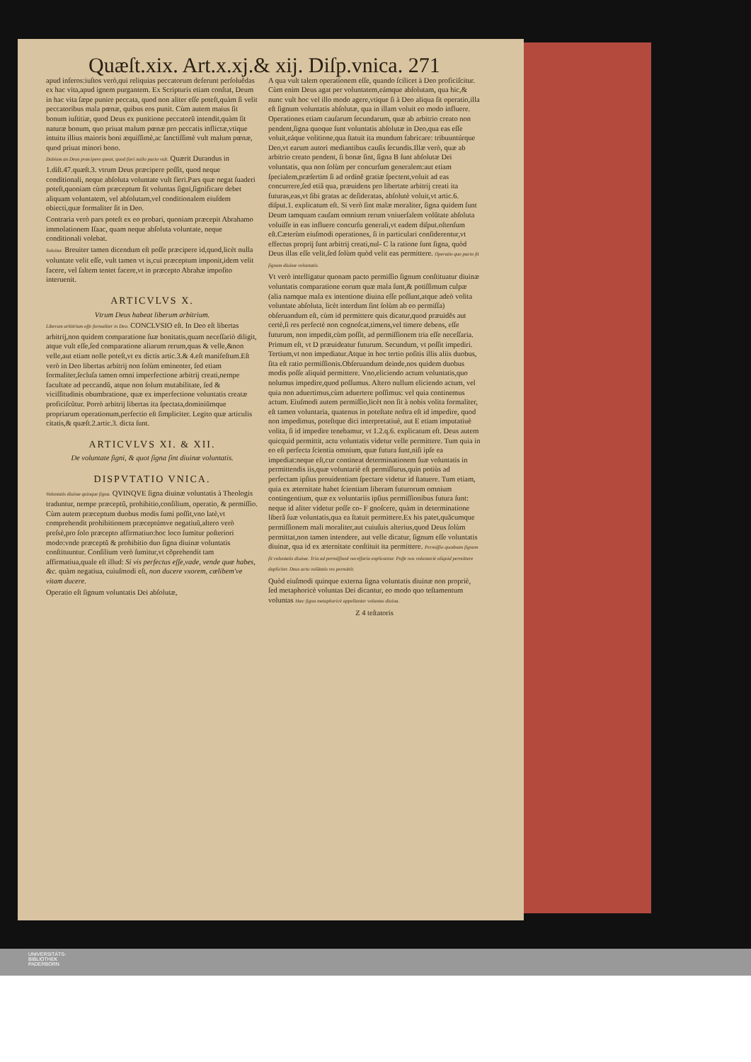Quæſt.xix. Art.x.xj.& xij. Diſp.vnica. 271
apud inferos:iuſtos verò,qui reliquias peccatorum deferunt perſoluẽdas ex hac vita,apud ignem purgantem. Ex Scripturis etiam conſtat, Deum in hac vita ſæpe punire peccata, quod non aliter eſſe poteſt,quàm ſi velit peccatoribus mala pœnæ, quibus eos punit. Cùm autem maius ſit bonum iuſtitiæ, quod Deus ex punitione peccatorũ intendit,quàm ſit naturæ bonum, quo priuat malum pœnæ pro peccatis inflictæ,vtique intuitu illius maioris boni æquiſſimè,ac ſanctiſſimè vult malum pœnæ, quod priuat minori bono.
Dubium an Deus præcipere queat, quod fieri nullo pacto vult. Quærit Durandus in 1.diſt.47.quæſt.3. vtrum Deus præcipere poſſit, quod neque conditionali, neque abſoluta voluntate vult fieri.Pars quæ negat ſuaderi poteſt,quoniam cùm præceptum ſit voluntas ſigni,ſignificare debet aliquam voluntatem, vel abſolutam,vel conditionalem eiuſdem obiecti,quæ formaliter ſit in Deo.
Contraria verò pars poteſt ex eo probari, quoniam præcepit Abrahamo immolationem Iſaac, quam neque abſoluta voluntate, neque conditionali volebat.
Soluitur. Breuiter tamen dicendum eſt poſſe præcipere id,quod,licèt nulla voluntate velit eſſe, vult tamen vt is,cui præceptum imponit,idem velit facere, vel ſaltem tentet facere,vt in præcepto Abrahæ impoſito interuenit.
ARTICVLVS X.
Vtrum Deus habeat liberum arbitrium.
Liberum arbitrium eſſe formaliter in Deo. CONCLVSIO eſt. In Deo eſt libertas arbitrij,non quidem comparatione ſuæ bonitatis,quam neceſſariò diligit, atque vult eſſe,ſed comparatione aliarum rerum,quas & velle,&non velle,aut etiam nolle poteſt,vt ex dictis artic.3.& 4.eſt manifeſtum.Eſt verò in Deo libertas arbitrij non ſolùm eminenter, ſed etiam formaliter,ſecluſa tamen omni imperfectione arbitrij creati,nempe facultate ad peccandũ, atque non ſolum mutabilitate, ſed & viciſſitudinis obumbratione, quæ ex imperfectione voluntatis creatæ proficiſcũtur. Porrò arbitrij libertas ita ſpectata,dominiũmque propriarum operationum,perfectio eſt ſimpliciter. Legito quæ articulis citatis,& quæſt.2.artic.3. dicta ſunt.
ARTICVLVS XI. & XII.
De voluntate ſigni, & quot ſigna ſint diuinæ voluntatis.
DISPVTATIO VNICA.
Voluntatis diuinæ quinque ſigna. QVINQVE ſigna diuinæ voluntatis à Theologis traduntur, nempe præceptũ, prohibitio,conſilium, operatio, & permiſſio. Cùm autem præceptum duobus modis ſumi poſſit,vno latè,vt comprehendit prohibitionem præceptúmve negatiuũ,altero verò preſsè,pro ſolo præcepto affirmatiuo:hoc loco ſumitur poſteriori modo:vnde præceptũ & prohibitio duo ſigna diuinæ voluntatis conſtituuntur. Conſilium verò ſumitur,vt cõprehendit tam affirmatiua,quale eſt illud: Si vis perfectus eſſe,vade, vende quæ habes, &c. quàm negatiua, cuiuſmodi eſt, non ducere vxorem, cœlibem've vitam ducere.
Operatio eſt ſignum voluntatis Dei abſolutæ,
A qua vult talem operationem eſſe, quando ſcilicet à Deo proficiſcitur. Cùm enim Deus agat per voluntatem,eámque abſolutam, qua hic,& nunc vult hoc vel illo modo agere,vtique ſi à Deo aliqua ſit operatio,illa eſt ſignum voluntatis abſolutæ, qua in illam voluit eo modo influere. Operationes etiam cauſarum ſecundarum, quæ ab arbitrio creato non pendent,ſigna quoque ſunt voluntatis abſolutæ in Deo,qua eas eſſe voluit,eáque volitione,qua ſtatuit ita mundum fabricare: tribuuntúrque Deo,vt earum autori mediantibus cauſis ſecundis.Illæ verò, quæ ab arbitrio creato pendent, ſi bonæ ſint, ſigna B ſunt abſolutæ Dei voluntatis, qua non ſolùm per concurſum generalem:aut etiam ſpecialem,præſertim ſi ad ordinẽ gratiæ ſpectent,voluit ad eas concurrere,ſed etiã qua, præuidens pro libertate arbitrij creati ita futuras,eas,vt ſibi gratas ac deſideratas, abſolutè voluit,vt artic.6. diſput.1. explicatum eſt. Si verò ſint malæ moraliter, ſigna quidem ſunt Deum tamquam cauſam omnium rerum vniuerſalem volũtate abſoluta voluiſſe in eas influere concurſu generali,vt eadem diſput.oſtenſum eſt.Cæterùm eiuſmodi operationes, ſi in particulari conſiderentur,vt effectus proprij ſunt arbitrij creati,nul- C la ratione ſunt ſigna, quòd Deus illas eſſe velit,ſed ſolùm quòd velit eas permittere. Operatio quo pacto ſit ſignum diuinæ voluntatis.
Vt verò intelligatur quonam pacto permiſſio ſignum conſtituatur diuinæ voluntatis comparatione eorum quæ mala ſunt,& potiſſimum culpæ (alia namque mala ex intentione diuina eſſe poſſunt,atque adeò volita voluntate abſoluta, licèt interdum ſint ſolùm ab eo permiſſa) obſeruandum eſt, cùm id permittere quis dicatur,quod præuidẽs aut certè,ſi res perfectè non cognoſcat,timens,vel timere debens, eſſe futurum, non impedit,cùm poſſit, ad permiſſionem tria eſſe neceſſaria. Primum eſt, vt D præuideatur futurum. Secundum, vt poſſit impediri. Tertium,vt non impediatur.Atque in hoc tertio poſitis illis aliis duobus, ſita eſt ratio permiſſionis.Obſeruandum deinde,nos quidem duobus modis poſſe aliquid permittere. Vno,eliciendo actum voluntatis,quo nolumus impedire,quod poſſumus. Altero nullum eliciendo actum, vel quia non aduertimus,cùm aduertere poſſimus: vel quia continemus actum. Eiuſmodi autem permiſſio,licèt non ſit à nobis volita formaliter, eſt tamen voluntaria, quatenus in poteſtate noſtra eſt id impedire, quod non impedimus, poteſtque dici interpretatiuè, aut E etiam imputatiuè volita, ſi id impedire tenebamur, vt 1.2.q.6. explicatum eſt. Deus autem quicquid permittit, actu voluntatis videtur velle permittere. Tum quia in eo eſt perfecta ſcientia omnium, quæ futura ſunt,niſi ipſe ea impediat:neque eſt,cur contineat determinationem ſuæ voluntatis in permittendis iis,quæ voluntariè eſt permiſſurus,quin potiùs ad perfectam ipſius prouidentiam ſpectare videtur id ſtatuere. Tum etiam, quia ex æternitate habet ſcientiam liberam futurorum omnium contingentium, quæ ex voluntariis ipſius permiſſionibus futura ſunt: neque id aliter videtur poſſe co- F gnoſcere, quàm in determinatione liberâ ſuæ voluntatis,qua ea ſtatuit permittere.Ex his patet,quãcumque permiſſionem mali moraliter,aut cuiuſuis alterius,quod Deus ſolùm permittat,non tamen intendere, aut velle dicatur, ſignum eſſe voluntatis diuinæ, qua id ex æternitate conſtituit ita permittere. Permiſſio quodnam ſignum ſit voluntatis diuinæ. Tria ad permiſſionẽ neceſſaria explicantur. Poſſe nos voluntariè aliquid permittere dupliciter. Deus actu volũtatis res permittit.
Quòd eiuſmodi quinque externa ſigna voluntatis diuinæ non propriè, ſed metaphoricè voluntas Dei dicantur, eo modo quo teſtamentum voluntas Hæc ſigna metaphoricè appellantur voluntas diuina.
Z 4 teſtatoris
UNIVERSITÄTS-
BIBLIOTHEK
PADERBORN